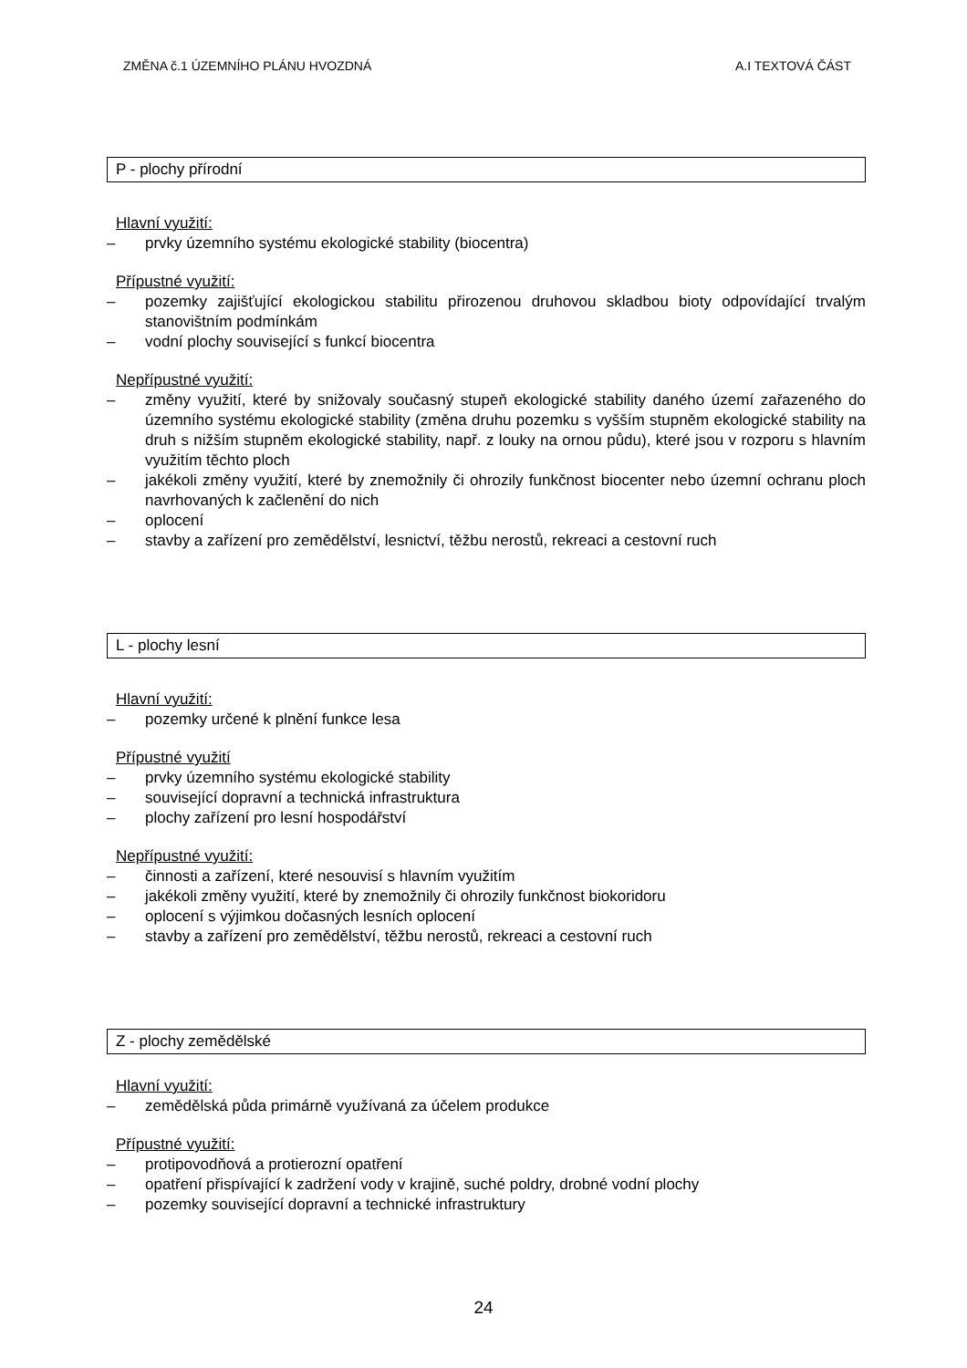ZMĚNA č.1 ÚZEMNÍHO PLÁNU HVOZDNÁ A.I TEXTOVÁ ČÁST
P - plochy přírodní
Hlavní využití:
– prvky územního systému ekologické stability (biocentra)
Přípustné využití:
– pozemky zajišťující ekologickou stabilitu přirozenou druhovou skladbou bioty odpovídající trvalým stanovištním podmínkám
– vodní plochy související s funkcí biocentra
Nepřípustné využití:
– změny využití, které by snižovaly současný stupeň ekologické stability daného území zařazeného do územního systému ekologické stability (změna druhu pozemku s vyšším stupněm ekologické stability na druh s nižším stupněm ekologické stability, např. z louky na ornou půdu), které jsou v rozporu s hlavním využitím těchto ploch
– jakékoli změny využití, které by znemožnily či ohrozily funkčnost biocenter nebo územní ochranu ploch navrhovaných k začlenění do nich
– oplocení
– stavby a zařízení pro zemědělství, lesnictví, těžbu nerostů, rekreaci a cestovní ruch
L - plochy lesní
Hlavní využití:
– pozemky určené k plnění funkce lesa
Přípustné využití
– prvky územního systému ekologické stability
– související dopravní a technická infrastruktura
– plochy zařízení pro lesní hospodářství
Nepřípustné využití:
– činnosti a zařízení, které nesouvisí s hlavním využitím
– jakékoli změny využití, které by znemožnily či ohrozily funkčnost biokoridoru
– oplocení s výjimkou dočasných lesních oplocení
– stavby a zařízení pro zemědělství, těžbu nerostů, rekreaci a cestovní ruch
Z - plochy zemědělské
Hlavní využití:
– zemědělská půda primárně využívaná za účelem produkce
Přípustné využití:
– protipovodňová a protierozní opatření
– opatření přispívající k zadržení vody v krajině, suché poldry, drobné vodní plochy
– pozemky související dopravní a technické infrastruktury
24